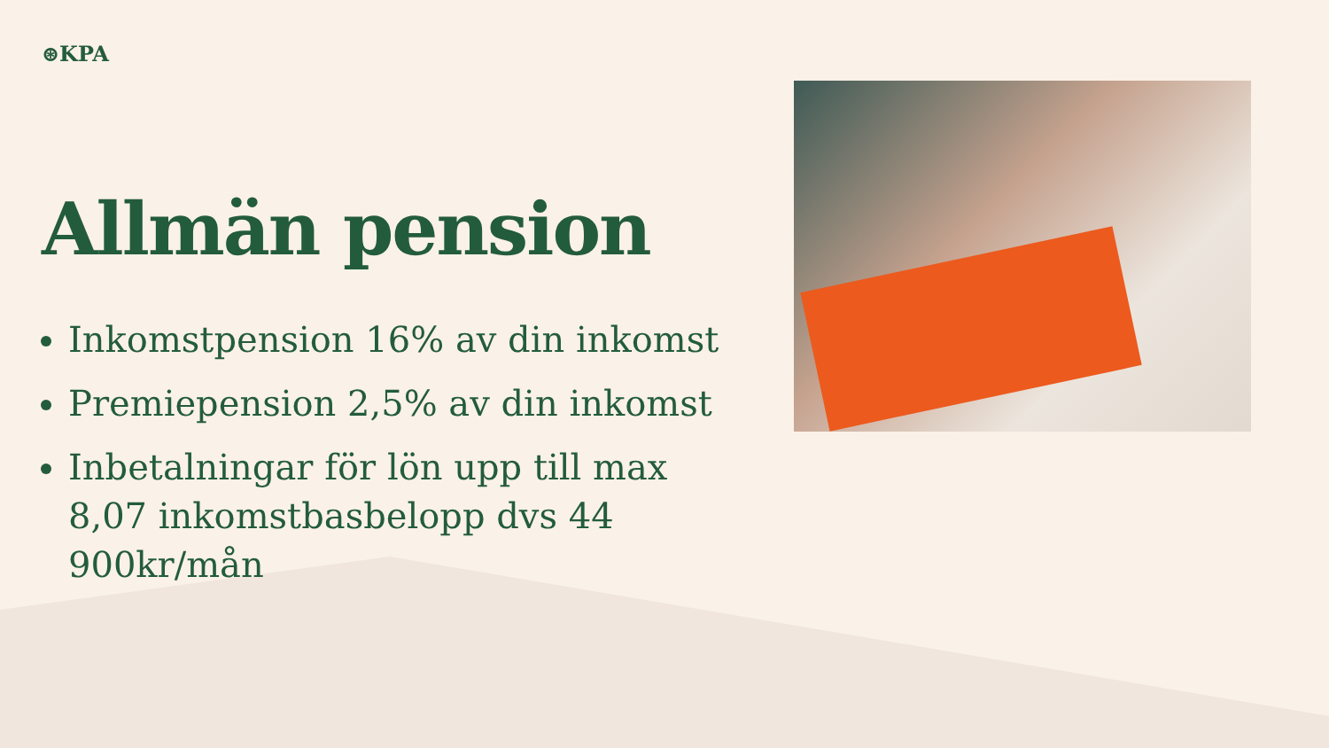⊛KPA
Allmän pension
Inkomstpension 16% av din inkomst
Premiepension 2,5% av din inkomst
Inbetalningar för lön upp till max 8,07 inkomstbasbelopp dvs 44 900kr/mån